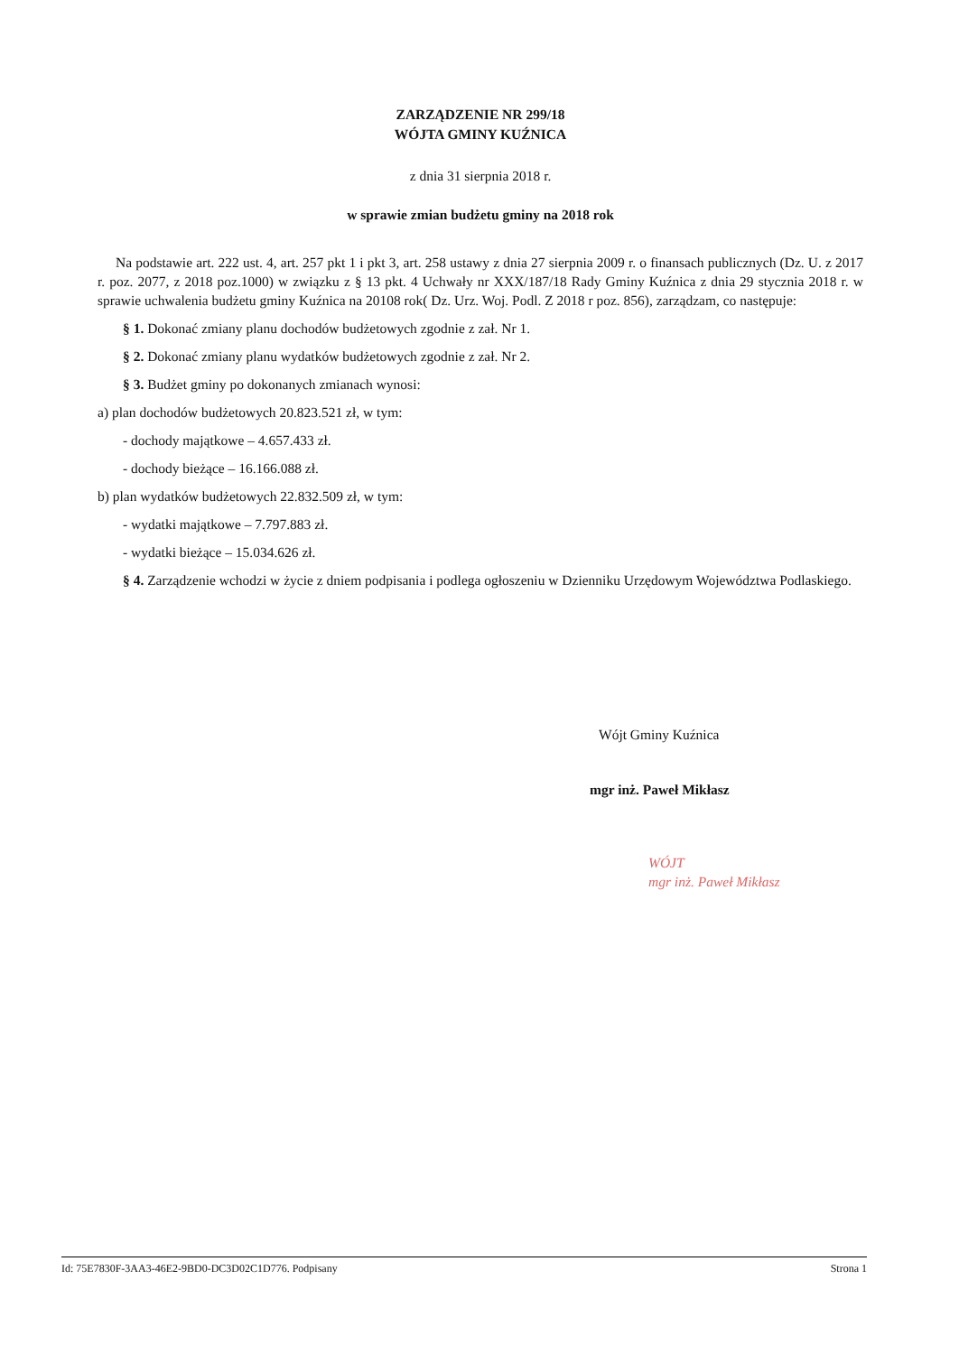ZARZĄDZENIE NR 299/18
WÓJTA GMINY KUŹNICA
z dnia 31 sierpnia 2018 r.
w sprawie zmian budżetu gminy na 2018 rok
Na podstawie art. 222 ust. 4, art. 257 pkt 1 i pkt 3, art. 258 ustawy z dnia 27 sierpnia 2009 r. o finansach publicznych (Dz. U. z 2017 r. poz. 2077, z 2018 poz.1000) w związku z § 13 pkt. 4 Uchwały nr XXX/187/18 Rady Gminy Kuźnica z dnia 29 stycznia 2018 r. w sprawie uchwalenia budżetu gminy Kuźnica na 20108 rok( Dz. Urz. Woj. Podl. Z 2018 r poz. 856), zarządzam, co następuje:
§ 1. Dokonać zmiany planu dochodów budżetowych zgodnie z zał. Nr 1.
§ 2. Dokonać zmiany planu wydatków budżetowych zgodnie z zał. Nr 2.
§ 3. Budżet gminy po dokonanych zmianach wynosi:
a) plan dochodów budżetowych 20.823.521 zł, w tym:
- dochody majątkowe – 4.657.433 zł.
- dochody bieżące – 16.166.088 zł.
b) plan wydatków budżetowych 22.832.509 zł, w tym:
- wydatki majątkowe – 7.797.883 zł.
- wydatki bieżące – 15.034.626 zł.
§ 4. Zarządzenie wchodzi w życie z dniem podpisania i podlega ogłoszeniu w Dzienniku Urzędowym Województwa Podlaskiego.
Wójt Gminy Kuźnica
mgr inż. Paweł Mikłasz
WÓJT
mgr inż. Paweł Mikłasz
Id: 75E7830F-3AA3-46E2-9BD0-DC3D02C1D776. Podpisany Strona 1